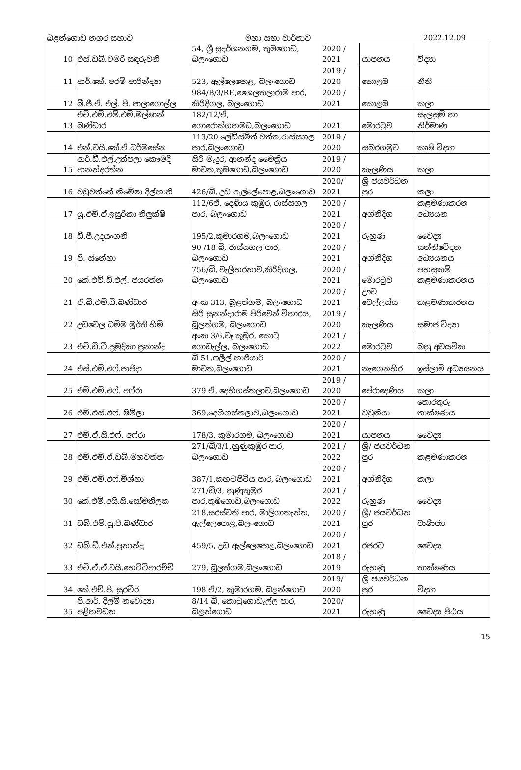බළන්ගොඩ නගර සභාව මහා සභා වාර්තාව 2022.12.09
| 10 | එස්.ඩබ්.චමරි සඳරුවනි | 54, ශ්‍රී සුදර්ශනගම, තුඹගොඩ, බලංගොඩ | 2020 / 2021 | යාපනය | විද්‍යා |
| 11 | ආර්.කේ. පරමි පාරින්ද්‍යා | 523, ඇල්ලෙපොළ, බලංගොඩ | 2019 / 2020 | කොළඹ | නීති |
| 12 | බී.පී.ඒ. එල්. පී. පාලාගොල්ල | 984/B/3/RE,ශෛලතලාරාම පාර, කිරිදිගල, බලංගොඩ | 2020 / 2021 | කොළඹ | කලා |
| 13 | එච්.එම්.එම්.එම්.මල්ෂාන් බණ්ඩාර | 182/12/ඒ, ගොරොක්ගහමඩ,බලංගොඩ | 2021 | මොරටුව | සැලසුම් හා නිර්මාණ |
| 14 | එන්.වයි.කේ.ඒ.ධර්මසේන | 113/20,ලේඩිස්මිත් වත්ත,රාස්සගල පාර,බලංගොඩ | 2019 / 2020 | සබරගමුව | කෘෂි විද්‍යා |
| 15 | ආර්.ඩී.එල්.උත්පලා කෞමදී ආනන්දරත්න | සිරි මැදුර, ආනන්ද මෛත්‍රිය මාවත,තුඹගොඩ,බලංගොඩ | 2019 / 2020 | කැලණිය | කලා |
| 16 | වඩුවත්තේ නිමේෂා දිල්හානි | 426/බී, උඩ ඇල්ලේපොළ,බලංගොඩ | 2020/ 2021 | ශ්‍රී ජයවර්ධන පුර | කලා |
| 17 | යූ.එම්.ඒ.ඉසුරිකා නිලුක්ෂි | 112/6ඒ, දෙණිය කුඹුර, රාස්සගල පාර, බලංගොඩ | 2020 / 2021 | අග්නිදිග | කළමණාකරන අධ්‍යයන |
| 18 | ඩී.පී.උදයංගනි | 195/2,කුමාරගම,බලංගොඩ | 2020 / 2021 | රුහුණ | වෛද්‍ය |
| 19 | පී. ස්නේහා | 90 /18 බී, රාස්සගල පාර, බලංගොඩ | 2020 / 2021 | අග්නිදිග | සන්නිවේදන අධ්‍යයනය |
| 20 | කේ.එච්.ඩී.එල්. ජයරත්න | 756/බී, වැලිහරනාව,කිරිදිගල, බලංගොඩ | 2020 / 2021 | මොරටුව | පහසුකම් කළමණාකරනය |
| 21 | ඒ.බී.එම්.ඩී.බණ්ඩාර | අංක 313, බූළත්ගම, බලංගොඩ | 2020 / 2021 | ඌව වෙල්ලස්ස | කළමණාකරනය |
| 22 | උඩවෙල ධම්ම මූර්ති හිමි | සිරි සුනන්දාරාම පිරිවෙන් විහාරය, බූලත්ගම, බලංගොඩ | 2019 / 2020 | කැලණිය | සමාජ විද්‍යා |
| 23 | එච්.ඩී.ටී.ප්‍රමුදිකා ප්‍රනාන්දු | අංක 3/6,වෑ කුඹුර, කොටු ගොඩැල්ල, බලංගොඩ | 2021 / 2022 | මොරටුව | බහු අවයවික |
| 24 | එස්.එම්.එෆ්.පාජිදා | බී 51,ෆලීල් හාජියාර් මාවත,බලංගොඩ | 2020 / 2021 | නැගෙනහිර | ඉස්ලාම් අධ්‍යයනය |
| 25 | එම්.එම්.එෆ්. අෆ්රා | 379 ඒ, දෙහිගස්තලාව,බලංගොඩ | 2019 / 2020 | පේරාදෙණිය | කලා |
| 26 | එම්.එස්.එෆ්. ෂිම්ලා | 369,දෙහිගස්තලාව,බලංගොඩ | 2020 / 2021 | වවුනියා | තොරතුරු තාක්ෂණය |
| 27 | එම්.ඒ.සී.එෆ්. අෆ්රා | 178/3, කුමාරගම, බලංගොඩ | 2020 / 2021 | යාපනය | වෛද්‍ය |
| 28 | එම්.එම්.ඒ.ඩබ්.මහවත්ත | 271/බී/3/1,හුණුකුඹුර පාර, බලංගොඩ | 2021 / 2022 | ශ්‍රී/ ජයවර්ධන පුර | කළමණාකරන |
| 29 | එම්.එම්.එෆ්.මිශ්හා | 387/1,කහටපිටිය පාර, බලංගොඩ | 2020 / 2021 | අග්නිදිග | කලා |
| 30 | කේ.එම්.අයි.සී.සෝමතිලක | 271/ඩී/3, හුණුකුඹුර පාර,තුඹගොඩ,බලංගොඩ | 2021 / 2022 | රුහුණ | වෛද්‍ය |
| 31 | ඩබ්.එම්.යූ.පී.බණ්ඩාර | 218,සරස්වති පාර, මාලිගාතැන්න, ඇල්ලෙපොළ,බලංගොඩ | 2020 / 2021 | ශ්‍රී/ ජයවර්ධන පුර | වාණිජ්‍ය |
| 32 | ඩබ්.ඩී.එන්.ප්‍රනාන්දු | 459/5, උඩ ඇල්ලෙපොළ,බලංගොඩ | 2020 / 2021 | රජරට | වෛද්‍ය |
| 33 | එච්.ඒ.ඒ.වයි.හෙට්ටිආරච්චි | 279, බූලත්ගම,බලංගොඩ | 2018 / 2019 | රුහුණු | තාක්ෂණය |
| 34 | කේ.එච්.පී. සුරවීර | 198 ඒ/2, කුමාරගම, බළන්ගොඩ | 2019/ 2020 | ශ්‍රී ජයවර්ධන පුර | විද්‍යා |
| 35 | පී.ආර්. දිල්මි නවෝද්‍යා පළිහවඩන | 8/14 බී, කොටුගොඩැල්ල පාර, බළන්ගොඩ | 2020/ 2021 | රුහුණු | වෛද්‍ය පීඨය |
15